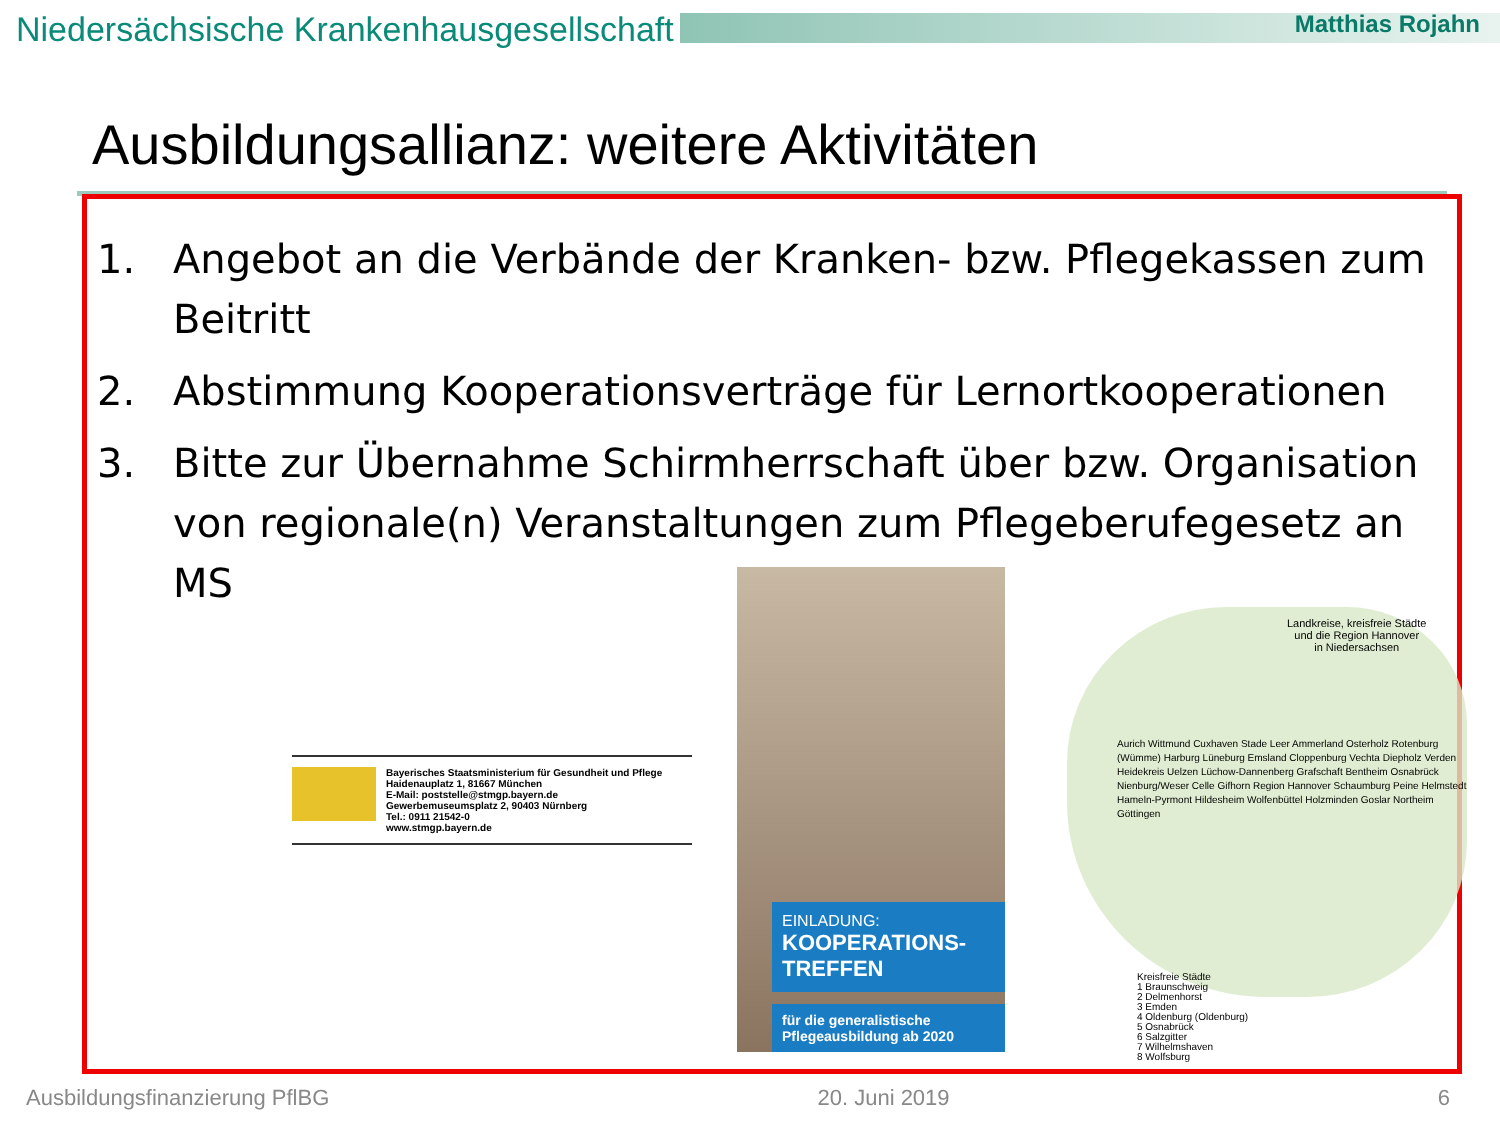Niedersächsische Krankenhausgesellschaft
Matthias Rojahn
Ausbildungsallianz: weitere Aktivitäten
1. Angebot an die Verbände der Kranken- bzw. Pflegekassen zum Beitritt
2. Abstimmung Kooperationsverträge für Lernortkooperationen
3. Bitte zur Übernahme Schirmherrschaft über bzw. Organisation von regionale(n) Veranstaltungen zum Pflegeberufegesetz an MS
Bayerisches Staatsministerium für Gesundheit und Pflege
Haidenauplatz 1, 81667 München
E-Mail: poststelle@stmgp.bayern.de
Gewerbemuseumsplatz 2, 90403 Nürnberg
Tel.: 0911 21542-0
www.stmgp.bayern.de
EINLADUNG:
KOOPERATIONS-
TREFFEN
für die generalistische Pflegeausbildung ab 2020
Landkreise, kreisfreie Städte
und die Region Hannover
in Niedersachsen
Aurich Wittmund Cuxhaven Stade Leer Ammerland Osterholz Rotenburg (Wümme) Harburg Lüneburg Emsland Cloppenburg Vechta Diepholz Verden Heidekreis Uelzen Lüchow-Dannenberg Grafschaft Bentheim Osnabrück Nienburg/Weser Celle Gifhorn Region Hannover Schaumburg Peine Helmstedt Hameln-Pyrmont Hildesheim Wolfenbüttel Holzminden Goslar Northeim Göttingen
Kreisfreie Städte
1 Braunschweig
2 Delmenhorst
3 Emden
4 Oldenburg (Oldenburg)
5 Osnabrück
6 Salzgitter
7 Wilhelmshaven
8 Wolfsburg
Ausbildungsfinanzierung PflBG 20. Juni 2019 6